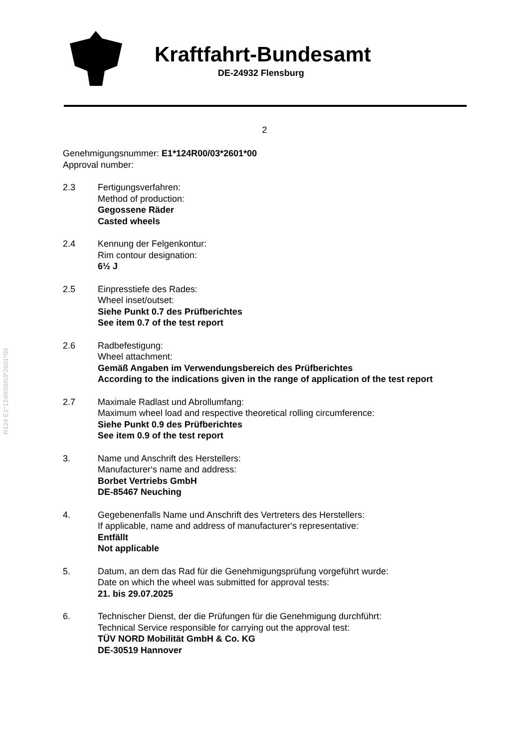Kraftfahrt-Bundesamt
DE-24932 Flensburg
R124 E1*124R00/03*2601*00
2
Genehmigungsnummer: E1*124R00/03*2601*00
Approval number:
2.3 Fertigungsverfahren:
Method of production:
Gegossene Räder
Casted wheels
2.4 Kennung der Felgenkontur:
Rim contour designation:
6½ J
2.5 Einpresstiefe des Rades:
Wheel inset/outset:
Siehe Punkt 0.7 des Prüfberichtes
See item 0.7 of the test report
2.6 Radbefestigung:
Wheel attachment:
Gemäß Angaben im Verwendungsbereich des Prüfberichtes
According to the indications given in the range of application of the test report
2.7 Maximale Radlast und Abrollumfang:
Maximum wheel load and respective theoretical rolling circumference:
Siehe Punkt 0.9 des Prüfberichtes
See item 0.9 of the test report
3. Name und Anschrift des Herstellers:
Manufacturer‘s name and address:
Borbet Vertriebs GmbH
DE-85467 Neuching
4. Gegebenenfalls Name und Anschrift des Vertreters des Herstellers:
If applicable, name and address of manufacturer‘s representative:
Entfällt
Not applicable
5. Datum, an dem das Rad für die Genehmigungsprüfung vorgeführt wurde:
Date on which the wheel was submitted for approval tests:
21. bis 29.07.2025
6. Technischer Dienst, der die Prüfungen für die Genehmigung durchführt:
Technical Service responsible for carrying out the approval test:
TÜV NORD Mobilität GmbH & Co. KG
DE-30519 Hannover